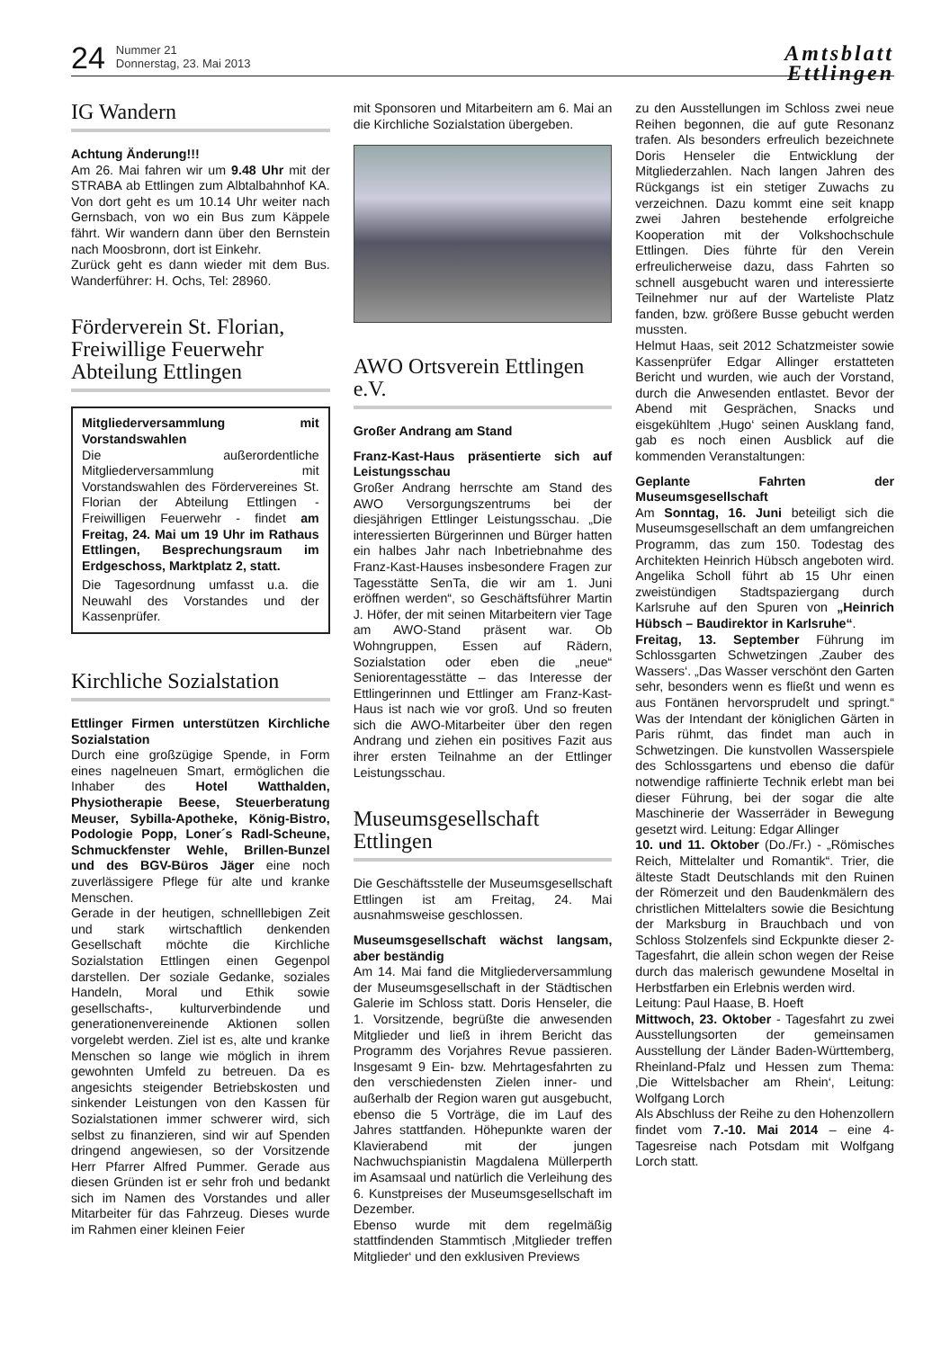24
Nummer 21
Donnerstag, 23. Mai 2013
Amtsblatt
Ettlingen
IG Wandern
Achtung Änderung!!!
Am 26. Mai fahren wir um 9.48 Uhr mit der STRABA ab Ettlingen zum Albtalbahnhof KA. Von dort geht es um 10.14 Uhr weiter nach Gernsbach, von wo ein Bus zum Käppele fährt. Wir wandern dann über den Bernstein nach Moosbronn, dort ist Einkehr.
Zurück geht es dann wieder mit dem Bus. Wanderführer: H. Ochs, Tel: 28960.
Förderverein St. Florian, Freiwillige Feuerwehr Abteilung Ettlingen
Mitgliederversammlung mit Vorstandswahlen
Die außerordentliche Mitgliederversammlung mit Vorstandswahlen des Fördervereines St. Florian der Abteilung Ettlingen - Freiwilligen Feuerwehr - findet am Freitag, 24. Mai um 19 Uhr im Rathaus Ettlingen, Besprechungsraum im Erdgeschoss, Marktplatz 2, statt.
Die Tagesordnung umfasst u.a. die Neuwahl des Vorstandes und der Kassenprüfer.
Kirchliche Sozialstation
Ettlinger Firmen unterstützen Kirchliche Sozialstation
Durch eine großzügige Spende, in Form eines nagelneuen Smart, ermöglichen die Inhaber des Hotel Watthalden, Physiotherapie Beese, Steuerberatung Meuser, Sybilla-Apotheke, König-Bistro, Podologie Popp, Loner´s Radl-Scheune, Schmuckfenster Wehle, Brillen-Bunzel und des BGV-Büros Jäger eine noch zuverlässigere Pflege für alte und kranke Menschen.
Gerade in der heutigen, schnelllebigen Zeit und stark wirtschaftlich denkenden Gesellschaft möchte die Kirchliche Sozialstation Ettlingen einen Gegenpol darstellen. Der soziale Gedanke, soziales Handeln, Moral und Ethik sowie gesellschafts-, kulturverbindende und generationenvereinende Aktionen sollen vorgelebt werden. Ziel ist es, alte und kranke Menschen so lange wie möglich in ihrem gewohnten Umfeld zu betreuen. Da es angesichts steigender Betriebskosten und sinkender Leistungen von den Kassen für Sozialstationen immer schwerer wird, sich selbst zu finanzieren, sind wir auf Spenden dringend angewiesen, so der Vorsitzende Herr Pfarrer Alfred Pummer. Gerade aus diesen Gründen ist er sehr froh und bedankt sich im Namen des Vorstandes und aller Mitarbeiter für das Fahrzeug. Dieses wurde im Rahmen einer kleinen Feier
mit Sponsoren und Mitarbeitern am 6. Mai an die Kirchliche Sozialstation übergeben.
AWO Ortsverein Ettlingen e.V.
Großer Andrang am Stand
Franz-Kast-Haus präsentierte sich auf Leistungsschau
Großer Andrang herrschte am Stand des AWO Versorgungszentrums bei der diesjährigen Ettlinger Leistungsschau. „Die interessierten Bürgerinnen und Bürger hatten ein halbes Jahr nach Inbetriebnahme des Franz-Kast-Hauses insbesondere Fragen zur Tagesstätte SenTa, die wir am 1. Juni eröffnen werden“, so Geschäftsführer Martin J. Höfer, der mit seinen Mitarbeitern vier Tage am AWO-Stand präsent war. Ob Wohngruppen, Essen auf Rädern, Sozialstation oder eben die „neue“ Seniorentagesstätte – das Interesse der Ettlingerinnen und Ettlinger am Franz-Kast-Haus ist nach wie vor groß. Und so freuten sich die AWO-Mitarbeiter über den regen Andrang und ziehen ein positives Fazit aus ihrer ersten Teilnahme an der Ettlinger Leistungsschau.
Museumsgesellschaft Ettlingen
Die Geschäftsstelle der Museumsgesellschaft Ettlingen ist am Freitag, 24. Mai ausnahmsweise geschlossen.
Museumsgesellschaft wächst langsam, aber beständig
Am 14. Mai fand die Mitgliederversammlung der Museumsgesellschaft in der Städtischen Galerie im Schloss statt. Doris Henseler, die 1. Vorsitzende, begrüßte die anwesenden Mitglieder und ließ in ihrem Bericht das Programm des Vorjahres Revue passieren. Insgesamt 9 Ein- bzw. Mehrtagesfahrten zu den verschiedensten Zielen inner- und außerhalb der Region waren gut ausgebucht, ebenso die 5 Vorträge, die im Lauf des Jahres stattfanden. Höhepunkte waren der Klavierabend mit der jungen Nachwuchspianistin Magdalena Müllerperth im Asamsaal und natürlich die Verleihung des 6. Kunstpreises der Museumsgesellschaft im Dezember.
Ebenso wurde mit dem regelmäßig stattfindenden Stammtisch ‚Mitglieder treffen Mitglieder‘ und den exklusiven Previews
zu den Ausstellungen im Schloss zwei neue Reihen begonnen, die auf gute Resonanz trafen. Als besonders erfreulich bezeichnete Doris Henseler die Entwicklung der Mitgliederzahlen. Nach langen Jahren des Rückgangs ist ein stetiger Zuwachs zu verzeichnen. Dazu kommt eine seit knapp zwei Jahren bestehende erfolgreiche Kooperation mit der Volkshochschule Ettlingen. Dies führte für den Verein erfreulicherweise dazu, dass Fahrten so schnell ausgebucht waren und interessierte Teilnehmer nur auf der Warteliste Platz fanden, bzw. größere Busse gebucht werden mussten.
Helmut Haas, seit 2012 Schatzmeister sowie Kassenprüfer Edgar Allinger erstatteten Bericht und wurden, wie auch der Vorstand, durch die Anwesenden entlastet. Bevor der Abend mit Gesprächen, Snacks und eisgekühltem ‚Hugo‘ seinen Ausklang fand, gab es noch einen Ausblick auf die kommenden Veranstaltungen:
Geplante Fahrten der Museumsgesellschaft
Am Sonntag, 16. Juni beteiligt sich die Museumsgesellschaft an dem umfangreichen Programm, das zum 150. Todestag des Architekten Heinrich Hübsch angeboten wird. Angelika Scholl führt ab 15 Uhr einen zweistündigen Stadtspaziergang durch Karlsruhe auf den Spuren von „Heinrich Hübsch – Baudirektor in Karlsruhe“.
Freitag, 13. September Führung im Schlossgarten Schwetzingen ‚Zauber des Wassers‘. „Das Wasser verschönt den Garten sehr, besonders wenn es fließt und wenn es aus Fontänen hervorsprudelt und springt.“ Was der Intendant der königlichen Gärten in Paris rühmt, das findet man auch in Schwetzingen. Die kunstvollen Wasserspiele des Schlossgartens und ebenso die dafür notwendige raffinierte Technik erlebt man bei dieser Führung, bei der sogar die alte Maschinerie der Wasserräder in Bewegung gesetzt wird. Leitung: Edgar Allinger
10. und 11. Oktober (Do./Fr.) - „Römisches Reich, Mittelalter und Romantik“. Trier, die älteste Stadt Deutschlands mit den Ruinen der Römerzeit und den Baudenkmälern des christlichen Mittelalters sowie die Besichtung der Marksburg in Brauchbach und von Schloss Stolzenfels sind Eckpunkte dieser 2-Tagesfahrt, die allein schon wegen der Reise durch das malerisch gewundene Moseltal in Herbstfarben ein Erlebnis werden wird.
Leitung: Paul Haase, B. Hoeft
Mittwoch, 23. Oktober - Tagesfahrt zu zwei Ausstellungsorten der gemeinsamen Ausstellung der Länder Baden-Württemberg, Rheinland-Pfalz und Hessen zum Thema: ‚Die Wittelsbacher am Rhein‘, Leitung: Wolfgang Lorch
Als Abschluss der Reihe zu den Hohenzollern findet vom 7.-10. Mai 2014 – eine 4-Tagesreise nach Potsdam mit Wolfgang Lorch statt.